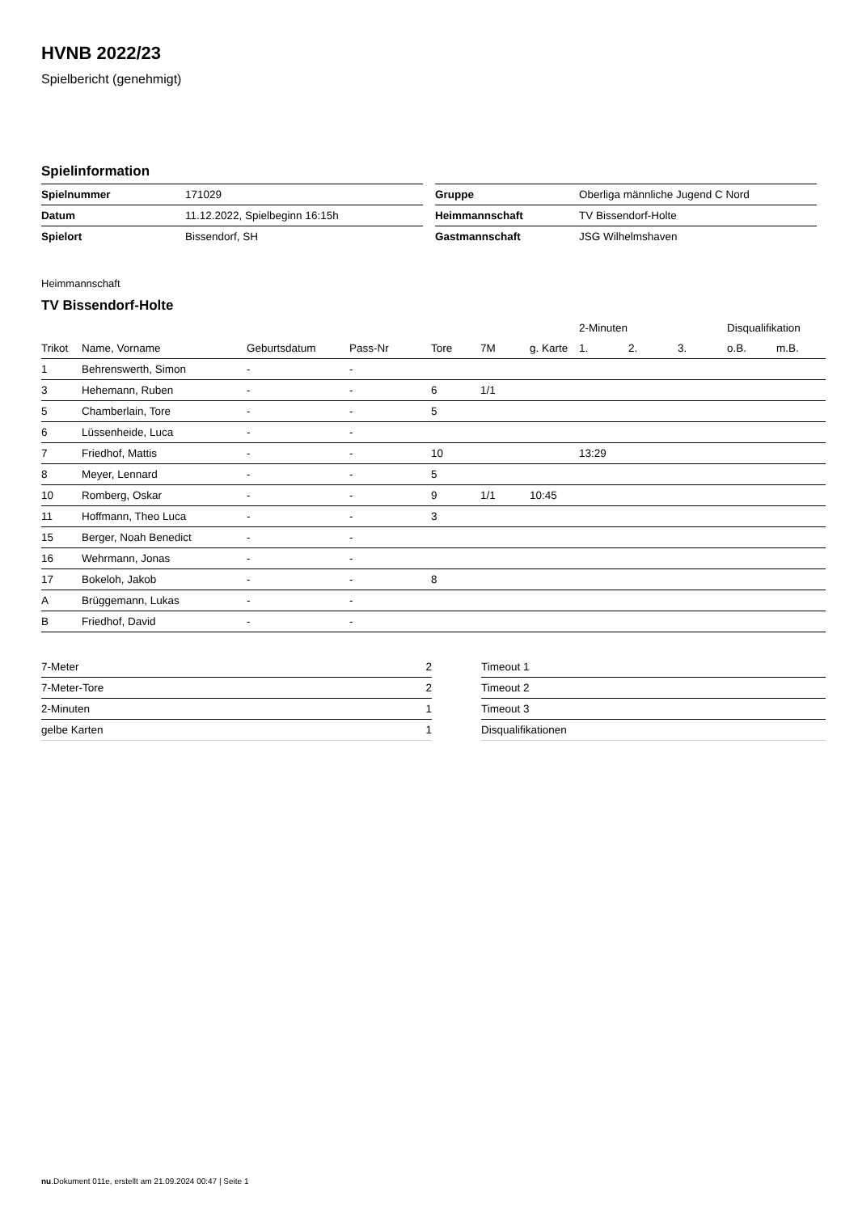HVNB 2022/23
Spielbericht (genehmigt)
Spielinformation
| Spielnummer | 171029 |
| Datum | 11.12.2022, Spielbeginn 16:15h |
| Spielort | Bissendorf, SH |
| Gruppe | Oberliga männliche Jugend C Nord |
| Heimmannschaft | TV Bissendorf-Holte |
| Gastmannschaft | JSG Wilhelmshaven |
Heimmannschaft
TV Bissendorf-Holte
| | | | | | | | 2-Minuten | | | Disqualifikation | |
| --- | --- | --- | --- | --- | --- | --- | --- | --- | --- | --- | --- |
| Trikot | Name, Vorname | Geburtsdatum | Pass-Nr | Tore | 7M | g. Karte | 1. | 2. | 3. | o.B. | m.B. |
| 1 | Behrenswerth, Simon | - | - | | | | | | | | |
| 3 | Hehemann, Ruben | - | - | 6 | 1/1 | | | | | | |
| 5 | Chamberlain, Tore | - | - | 5 | | | | | | | |
| 6 | Lüssenheide, Luca | - | - | | | | | | | | |
| 7 | Friedhof, Mattis | - | - | 10 | | | 13:29 | | | | |
| 8 | Meyer, Lennard | - | - | 5 | | | | | | | |
| 10 | Romberg, Oskar | - | - | 9 | 1/1 | 10:45 | | | | | |
| 11 | Hoffmann, Theo Luca | - | - | 3 | | | | | | | |
| 15 | Berger, Noah Benedict | - | - | | | | | | | | |
| 16 | Wehrmann, Jonas | - | - | | | | | | | | |
| 17 | Bokeloh, Jakob | - | - | 8 | | | | | | | |
| A | Brüggemann, Lukas | - | - | | | | | | | | |
| B | Friedhof, David | - | - | | | | | | | | |
| 7-Meter | 2 |
| 7-Meter-Tore | 2 |
| 2-Minuten | 1 |
| gelbe Karten | 1 |
| Timeout 1 |
| Timeout 2 |
| Timeout 3 |
| Disqualifikationen |
nu.Dokument 011e, erstellt am 21.09.2024 00:47 | Seite 1